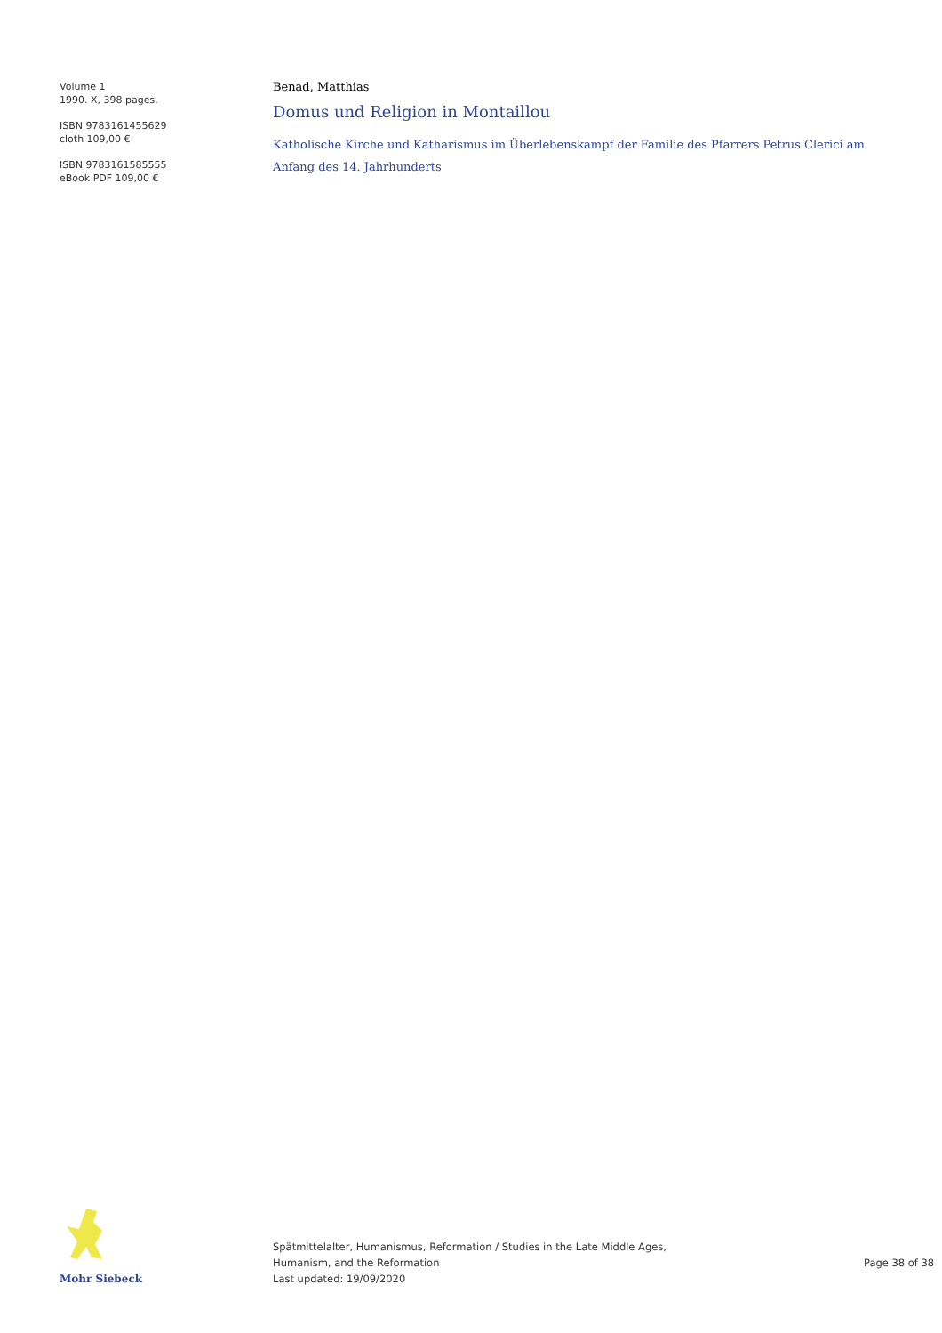Volume 1
1990. X, 398 pages.
ISBN 9783161455629
cloth 109,00 €
ISBN 9783161585555
eBook PDF 109,00 €
Benad, Matthias
Domus und Religion in Montaillou
Katholische Kirche und Katharismus im Überlebenskampf der Familie des Pfarrers Petrus Clerici am Anfang des 14. Jahrhunderts
Mohr Siebeck
Spätmittelalter, Humanismus, Reformation / Studies in the Late Middle Ages,
Humanism, and the Reformation
Last updated: 19/09/2020
Page 38 of 38